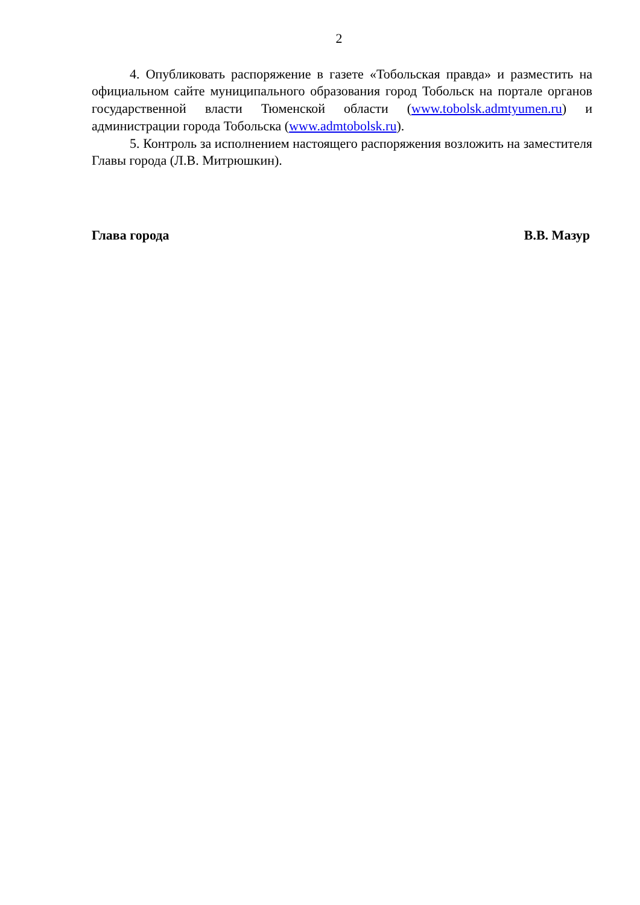2
4. Опубликовать распоряжение в газете «Тобольская правда» и разместить на официальном сайте муниципального образования город Тобольск на портале органов государственной власти Тюменской области (www.tobolsk.admtyumen.ru) и администрации города Тобольска (www.admtobolsk.ru).
5. Контроль за исполнением настоящего распоряжения возложить на заместителя Главы города (Л.В. Митрюшкин).
Глава города В.В. Мазур